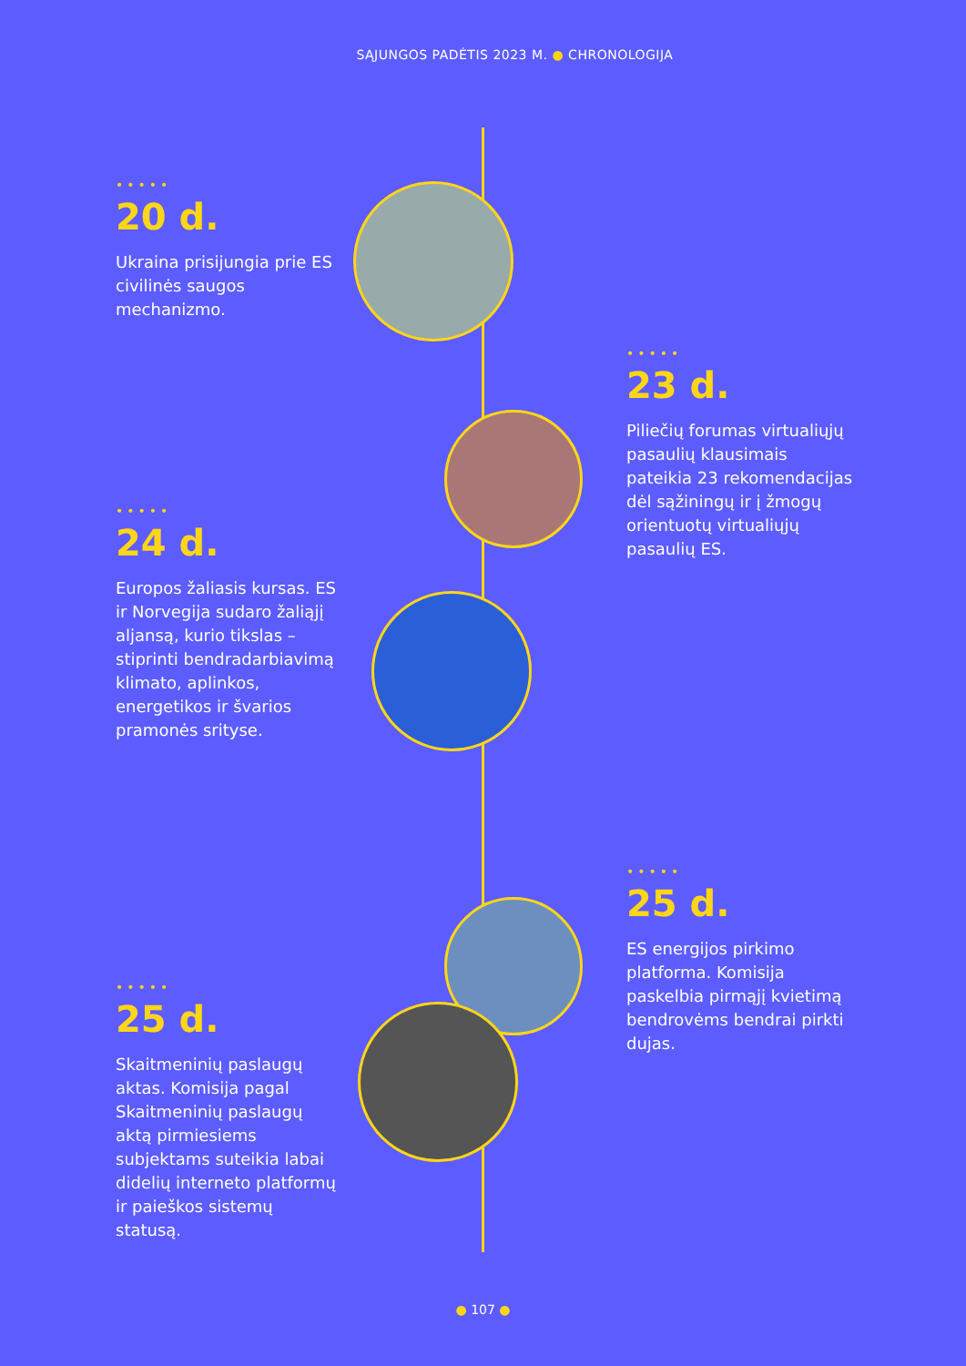SĄJUNGOS PADĖTIS 2023 M. ● CHRONOLOGIJA
•••••
20 d.
Ukraina prisijungia prie ES civilinės saugos mechanizmo.
•••••
23 d.
Piliečių forumas virtualiųjų pasaulių klausimais pateikia 23 rekomendacijas dėl sąžiningų ir į žmogų orientuotų virtualiųjų pasaulių ES.
•••••
24 d.
Europos žaliasis kursas. ES ir Norvegija sudaro žaliąjį aljansą, kurio tikslas – stiprinti bendradarbiavimą klimato, aplinkos, energetikos ir švarios pramonės srityse.
•••••
25 d.
ES energijos pirkimo platforma. Komisija paskelbia pirmąjį kvietimą bendrovėms bendrai pirkti dujas.
•••••
25 d.
Skaitmeninių paslaugų aktas. Komisija pagal Skaitmeninių paslaugų aktą pirmiesiems subjektams suteikia labai didelių interneto platformų ir paieškos sistemų statusą.
● 107 ●